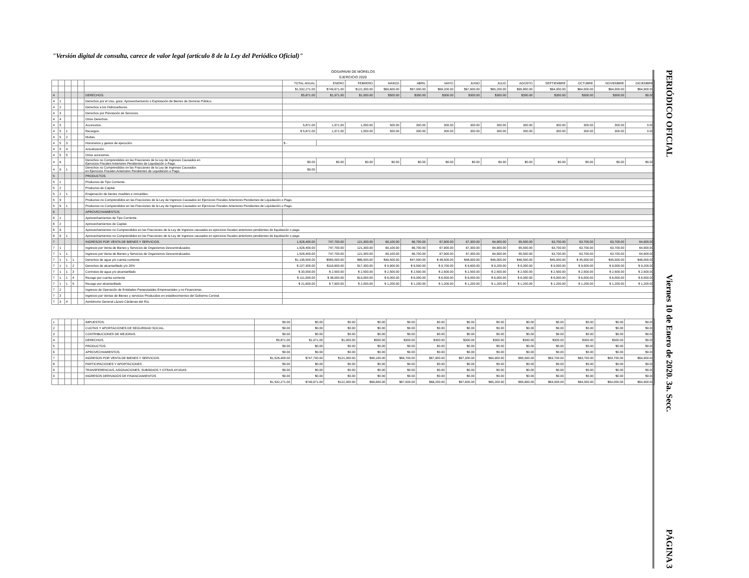"Versión digital de consulta, carece de valor legal (artículo 8 de la Ley del Periódico Oficial)"
OOSAPAVM DE MORELOS
EJERCICIO 2020
| | | | | | | TOTAL ANUAL | ENERO | FEBRERO | MARZO | ABRIL | MAYO | JUNIO | JULIO | AGOSTO | SEPTIEMBRE | OCTUBRE | NOVIEMBRE | DICIEMBRE |
| | | | | | | $1,532,271.00 | $749,671.00 | $122,300.00 | $69,600.00 | $67,000.00 | $68,200.00 | $67,600.00 | $65,200.00 | $65,800.00 | $64,000.00 | $64,000.00 | $64,000.00 | $64,900.00 |
| 4 | | | | | DERECHOS. | $5,871.00 | $1,971.00 | $1,000.00 | $500.00 | $300.00 | $300.00 | $300.00 | $300.00 | $300.00 | $300.00 | $300.00 | $300.00 | $0.00 |
| 4 | 1 | | | | Derechos por el Uso, goce, Aprovechamiento o Explotación de Bienes de Dominio Público. | | | | | | | | | | | | | |
| 4 | 2 | | | | Derechos a los Hidrocarburos. | | | | | | | | | | | | | |
| 4 | 3 | | | | Derechos por Prestación de Servicios. | | | | | | | | | | | | | |
| 4 | 4 | | | | Otros Derechos. | | | | | | | | | | | | | |
| 4 | 5 | | | | Accesorios. | 5,871.00 | 1,971.00 | 1,000.00 | 500.00 | 300.00 | 300.00 | 300.00 | 300.00 | 300.00 | 300.00 | 300.00 | 300.00 | 0.00 |
| 4 | 5 | 1 | | | Recargos. | $ 5,871.00 | 1,971.00 | 1,000.00 | 500.00 | 300.00 | 300.00 | 300.00 | 300.00 | 300.00 | 300.00 | 300.00 | 300.00 | 0.00 |
| 4 | 5 | 2 | | | Multas. | | | | | | | | | | | | | |
| 4 | 5 | 3 | | | Honorarios y gastos de ejecución. | $ - | | | | | | | | | | | | |
| 4 | 5 | 4 | | | Actualización. | | | | | | | | | | | | | |
| 4 | 5 | 5 | | | Otros accesorios. | | | | | | | | | | | | | |
| 4 | 9 | | | | Derechos no Comprendidos en las Fracciones de la Ley de Ingresos Causados en Ejercicios Fiscales Anteriores Pendientes de Liquidación o Pago. | $0.00 | $0.00 | $0.00 | $0.00 | $0.00 | $0.00 | $0.00 | $0.00 | $0.00 | $0.00 | $0.00 | $0.00 | $0.00 |
| 4 | 9 | 1 | | | Derechos no Comprendidos en las Fracciones de la Ley de Ingresos Causados en Ejercicios Fiscales Anteriores Pendientes de Liquidación o Pago. | $0.00 | | | | | | | | | | | | |
| 5 | | | | | PRODUCTOS. | | | | | | | | | | | | | |
| 5 | 1 | | | | Productos de Tipo Corriente. | | | | | | | | | | | | | |
| 5 | 2 | | | | Productos de Capital. | | | | | | | | | | | | | |
| 5 | 2 | 1 | | | Enajenación de bienes muebles e inmuebles. | | | | | | | | | | | | | |
| 5 | 9 | | | | Productos no Comprendidos en las Fracciones de la Ley de Ingresos Causados en Ejercicios Fiscales Anteriores Pendientes de Liquidación o Pago. | | | | | | | | | | | | | |
| 5 | 9 | 1 | | | Productos no Comprendidos en las Fracciones de la Ley de Ingresos Causados en Ejercicios Fiscales Anteriores Pendientes de Liquidación o Pago. | | | | | | | | | | | | | |
| 6 | | | | | APROVECHAMIENTOS. | | | | | | | | | | | | | |
| 6 | 1 | | | | Aprovechamientos de Tipo Corriente. | | | | | | | | | | | | | |
| 6 | 2 | | | | Aprovechamientos de Capital. | | | | | | | | | | | | | |
| 6 | 9 | | | | Aprovechamientos no Comprendidos en las Fracciones de la Ley de Ingresos causados en ejercicios fiscales anteriores pendientes de liquidación o pago. | | | | | | | | | | | | | |
| 6 | 9 | 1 | | | Aprovechamientos no Comprendidos en las Fracciones de la Ley de Ingresos causados en ejercicios fiscales anteriores pendientes de liquidación o pago. | | | | | | | | | | | | | |
| 7 | | | | | INGRESOS POR VENTA DE BIENES Y SERVICIOS. | 1,526,400.00 | 747,700.00 | 121,300.00 | 69,100.00 | 66,700.00 | 67,900.00 | 67,300.00 | 64,900.00 | 65,500.00 | 63,700.00 | 63,700.00 | 63,700.00 | 64,900.00 |
| 7 | 1 | | | | Ingresos por Venta de Bienes y Servicios de Organismos Descentralizados. | 1,526,400.00 | 747,700.00 | 121,300.00 | 69,100.00 | 66,700.00 | 67,900.00 | 67,300.00 | 64,900.00 | 65,500.00 | 63,700.00 | 63,700.00 | 63,700.00 | 64,900.00 |
| 7 | 1 | 1 | | | Ingresos por Venta de Bienes y Servicios de Organismos Descentralizados. | 1,526,400.00 | 747,700.00 | 121,300.00 | 69,100.00 | 66,700.00 | 67,900.00 | 67,300.00 | 64,900.00 | 65,500.00 | 63,700.00 | 63,700.00 | 63,700.00 | 64,900.00 |
| 7 | 1 | 1 | 1 | | Derechos de agua y/o cuenta corriente | $1,136,500.00 | $583,000.00 | $86,500.00 | $49,500.00 | $47,500.00 | $ 48,500.00 | $48,000.00 | $46,000.00 | $46,500.00 | $45,000.00 | $ 45,000.00 | $45,000.00 | $46,000.00 |
| 7 | 1 | 1 | 2 | | Derechos de alcantarillado y/o 20% | $ 227,300.00 | $116,600.00 | $17,300.00 | $ 9,900.00 | $ 9,500.00 | $ 9,700.00 | $ 9,600.00 | $ 9,200.00 | $ 9,300.00 | $ 9,000.00 | $ 9,000.00 | $ 9,000.00 | $ 9,200.00 |
| 7 | 1 | 1 | 3 | | Contratos de agua y/o alcantarillado | $ 30,000.00 | $ 2,500.00 | $ 2,500.00 | $ 2,500.00 | $ 2,500.00 | $ 2,500.00 | $ 2,500.00 | $ 2,500.00 | $ 2,500.00 | $ 2,500.00 | $ 2,500.00 | $ 2,500.00 | $ 2,500.00 |
| 7 | 1 | 1 | 4 | | Rezago por cuenta corriente | $ 111,000.00 | $ 38,000.00 | $13,000.00 | $ 6,000.00 | $ 6,000.00 | $ 6,000.00 | $ 6,000.00 | $ 6,000.00 | $ 6,000.00 | $ 6,000.00 | $ 6,000.00 | $ 6,000.00 | $ 6,000.00 |
| 7 | 1 | 1 | 5 | | Rezago por alcantarillado | $ 21,600.00 | $ 7,600.00 | $ 2,000.00 | $ 1,200.00 | $ 1,200.00 | $ 1,200.00 | $ 1,200.00 | $ 1,200.00 | $ 1,200.00 | $ 1,200.00 | $ 1,200.00 | $ 1,200.00 | $ 1,200.00 |
| 7 | 2 | | | | Ingresos de Operación de Entidades Paraestatales Empresariales y no Financieras. | | | | | | | | | | | | | |
| 7 | 3 | | | | Ingresos por Ventas de Bienes y servicios Producidos en establecimientos del Gobierno Central. | | | | | | | | | | | | | |
| 7 | 3 | 4 | | | Aeródromo General Lázaro Cárdenas del Río. | | | | | | | | | | | | | |
| 1 | | | | | IMPUESTOS. | $0.00 | $0.00 | $0.00 | $0.00 | $0.00 | $0.00 | $0.00 | $0.00 | $0.00 | $0.00 | $0.00 | $0.00 | $0.00 |
| 2 | | | | | CUOTAS Y APORTACIONES DE SEGURIDAD SOCIAL. | $0.00 | $0.00 | $0.00 | $0.00 | $0.00 | $0.00 | $0.00 | $0.00 | $0.00 | $0.00 | $0.00 | $0.00 | $0.00 |
| 3 | | | | | CONTRIBUCIONES DE MEJORAS. | $0.00 | $0.00 | $0.00 | $0.00 | $0.00 | $0.00 | $0.00 | $0.00 | $0.00 | $0.00 | $0.00 | $0.00 | $0.00 |
| 4 | | | | | DERECHOS. | $5,871.00 | $1,971.00 | $1,000.00 | $500.00 | $300.00 | $300.00 | $300.00 | $300.00 | $300.00 | $300.00 | $300.00 | $300.00 | $0.00 |
| 5 | | | | | PRODUCTOS. | $0.00 | $0.00 | $0.00 | $0.00 | $0.00 | $0.00 | $0.00 | $0.00 | $0.00 | $0.00 | $0.00 | $0.00 | $0.00 |
| 6 | | | | | APROVECHAMIENTOS. | $0.00 | $0.00 | $0.00 | $0.00 | $0.00 | $0.00 | $0.00 | $0.00 | $0.00 | $0.00 | $0.00 | $0.00 | $0.00 |
| 7 | | | | | INGRESOS POR VENTA DE BIENES Y SERVICIOS. | $1,526,400.00 | $747,700.00 | $121,300.00 | $69,100.00 | $66,700.00 | $67,900.00 | $67,300.00 | $64,900.00 | $65,500.00 | $63,700.00 | $63,700.00 | $63,700.00 | $64,900.00 |
| 8 | | | | | PARTICIPACIONES Y APORTACIONES . | $0.00 | $0.00 | $0.00 | $0.00 | $0.00 | $0.00 | $0.00 | $0.00 | $0.00 | $0.00 | $0.00 | $0.00 | $0.00 |
| 9 | | | | | TRANSFERENCIAS, ASIGNACIONES, SUBSIDIOS Y OTRAS AYUDAS. | $0.00 | $0.00 | $0.00 | $0.00 | $0.00 | $0.00 | $0.00 | $0.00 | $0.00 | $0.00 | $0.00 | $0.00 | $0.00 |
| 0 | | | | | INGRESOS DERIVADOS DE FINANCIAMIENTOS | $0.00 | $0.00 | $0.00 | $0.00 | $0.00 | $0.00 | $0.00 | $0.00 | $0.00 | $0.00 | $0.00 | $0.00 | $0.00 |
| | | | | | | $1,532,271.00 | $749,671.00 | $122,300.00 | $69,600.00 | $67,000.00 | $68,200.00 | $67,600.00 | $65,200.00 | $65,800.00 | $64,000.00 | $64,000.00 | $64,000.00 | $64,900.00 |
PERIÓDICO OFICIAL Viernes 10 de Enero de 2020. 3a. Secc. PÁGINA 3